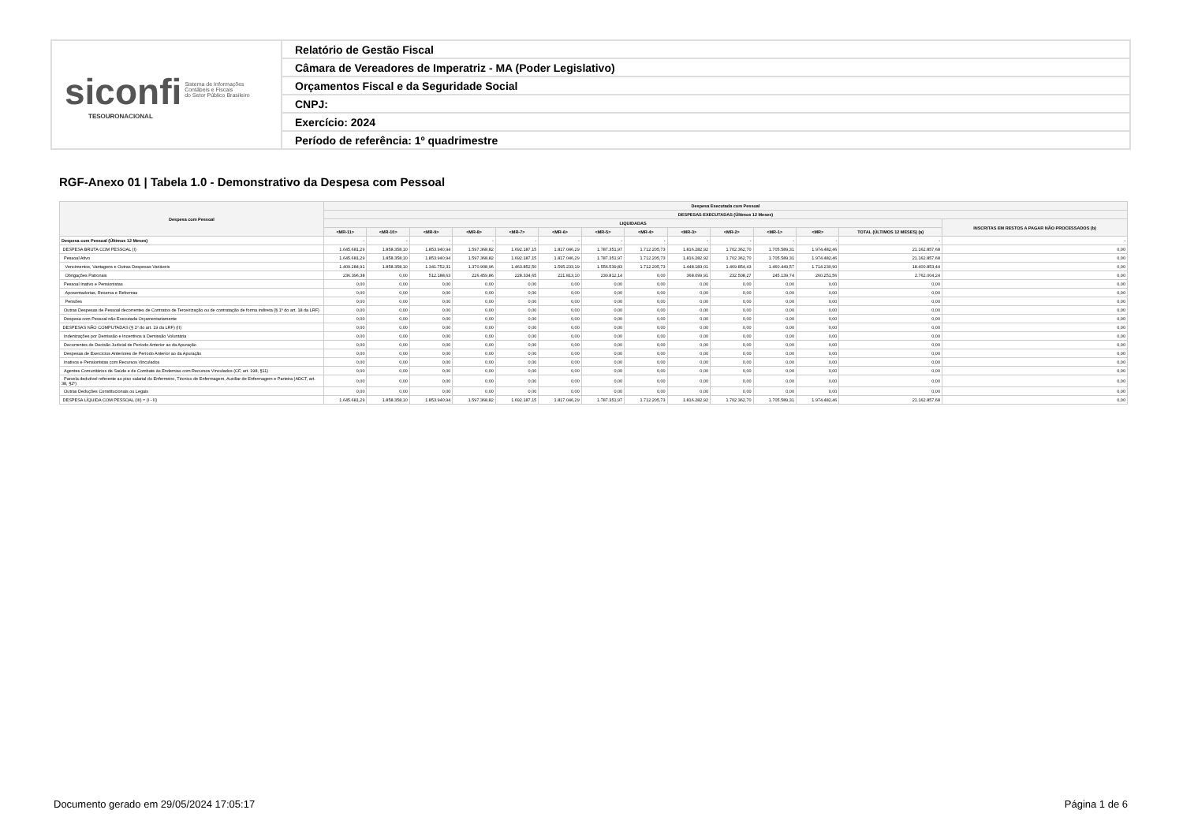| siconfi Sistema de Informações Contábeis e Fiscais do Setor Público Brasileiro TESOURONACIONAL | Relatório de Gestão Fiscal |
| | Câmara de Vereadores de Imperatriz - MA (Poder Legislativo) |
| | Orçamentos Fiscal e da Seguridade Social |
| | CNPJ: |
| | Exercício: 2024 |
| | Período de referência: 1º quadrimestre |
RGF-Anexo 01 | Tabela 1.0 - Demonstrativo da Despesa com Pessoal
| Despesa com Pessoal | Despesa Executada com Pessoal | | | | | | | | | | | | | |
| --- | --- | --- | --- | --- | --- | --- | --- | --- | --- | --- | --- | --- | --- | --- |
| | DESPESAS EXECUTADAS (Últimos 12 Meses) | | | | | | | | | | | | | |
| | LIQUIDADAS | | | | | | | | | | | | | INSCRITAS EM RESTOS A PAGAR NÃO PROCESSADOS (b) |
| | <MR-11> | <MR-10> | <MR-9> | <MR-8> | <MR-7> | <MR-6> | <MR-5> | <MR-4> | <MR-3> | <MR-2> | <MR-1> | <MR> | TOTAL (ÚLTIMOS 12 MESES) (a) | |
| Despesa com Pessoal (Últimos 12 Meses) | - | - | - | - | - | - | - | - | - | - | - | - | - | - |
| DESPESA BRUTA COM PESSOAL (I) | 1.645.681,29 | 1.858.358,10 | 1.853.940,94 | 1.597.368,82 | 1.692.187,15 | 1.817.046,29 | 1.787.351,97 | 1.712.205,73 | 1.816.282,92 | 1.702.362,70 | 1.705.589,31 | 1.974.482,46 | 21.162.857,68 | 0,00 |
| Pessoal Ativo | 1.645.681,29 | 1.858.358,10 | 1.853.940,94 | 1.597.368,82 | 1.692.187,15 | 1.817.046,29 | 1.787.351,97 | 1.712.205,73 | 1.816.282,92 | 1.702.362,70 | 1.705.589,31 | 1.974.482,46 | 21.162.857,68 | 0,00 |
| Vencimentos, Vantagens e Outras Despesas Variáveis | 1.409.284,91 | 1.858.358,10 | 1.341.752,31 | 1.370.908,96 | 1.463.852,50 | 1.595.233,19 | 1.556.539,83 | 1.712.205,73 | 1.448.183,01 | 1.469.854,43 | 1.460.449,57 | 1.714.230,90 | 18.400.853,44 | 0,00 |
| Obrigações Patronais | 236.396,38 | 0,00 | 512.188,63 | 226.459,86 | 228.334,65 | 221.813,10 | 230.812,14 | 0,00 | 368.099,91 | 232.508,27 | 245.139,74 | 260.251,56 | 2.762.004,24 | 0,00 |
| Pessoal Inativo e Pensionistas | 0,00 | 0,00 | 0,00 | 0,00 | 0,00 | 0,00 | 0,00 | 0,00 | 0,00 | 0,00 | 0,00 | 0,00 | 0,00 | 0,00 |
| Aposentadorias, Reserva e Reformas | 0,00 | 0,00 | 0,00 | 0,00 | 0,00 | 0,00 | 0,00 | 0,00 | 0,00 | 0,00 | 0,00 | 0,00 | 0,00 | 0,00 |
| Pensões | 0,00 | 0,00 | 0,00 | 0,00 | 0,00 | 0,00 | 0,00 | 0,00 | 0,00 | 0,00 | 0,00 | 0,00 | 0,00 | 0,00 |
| Outras Despesas de Pessoal decorrentes de Contratos de Terceirização ou de contratação de forma indireta (§ 1º do art. 18 da LRF) | 0,00 | 0,00 | 0,00 | 0,00 | 0,00 | 0,00 | 0,00 | 0,00 | 0,00 | 0,00 | 0,00 | 0,00 | 0,00 | 0,00 |
| Despesa com Pessoal não Executada Orçamentariamente | 0,00 | 0,00 | 0,00 | 0,00 | 0,00 | 0,00 | 0,00 | 0,00 | 0,00 | 0,00 | 0,00 | 0,00 | 0,00 | 0,00 |
| DESPESAS NÃO COMPUTADAS (§ 1º do art. 19 da LRF) (II) | 0,00 | 0,00 | 0,00 | 0,00 | 0,00 | 0,00 | 0,00 | 0,00 | 0,00 | 0,00 | 0,00 | 0,00 | 0,00 | 0,00 |
| Indenizações por Demissão e Incentivos à Demissão Voluntária | 0,00 | 0,00 | 0,00 | 0,00 | 0,00 | 0,00 | 0,00 | 0,00 | 0,00 | 0,00 | 0,00 | 0,00 | 0,00 | 0,00 |
| Decorrentes de Decisão Judicial de Período Anterior ao da Apuração | 0,00 | 0,00 | 0,00 | 0,00 | 0,00 | 0,00 | 0,00 | 0,00 | 0,00 | 0,00 | 0,00 | 0,00 | 0,00 | 0,00 |
| Despesas de Exercícios Anteriores de Período Anterior ao da Apuração | 0,00 | 0,00 | 0,00 | 0,00 | 0,00 | 0,00 | 0,00 | 0,00 | 0,00 | 0,00 | 0,00 | 0,00 | 0,00 | 0,00 |
| Inativos e Pensionistas com Recursos Vinculados | 0,00 | 0,00 | 0,00 | 0,00 | 0,00 | 0,00 | 0,00 | 0,00 | 0,00 | 0,00 | 0,00 | 0,00 | 0,00 | 0,00 |
| Agentes Comunitários de Saúde e de Combate às Endemias com Recursos Vinculados (CF, art. 198, §11) | 0,00 | 0,00 | 0,00 | 0,00 | 0,00 | 0,00 | 0,00 | 0,00 | 0,00 | 0,00 | 0,00 | 0,00 | 0,00 | 0,00 |
| Parcela dedutível referente ao piso salarial do Enfermeiro, Técnico de Enfermagem, Auxiliar de Enfermagem e Parteira (ADCT, art. 38, §2º) | 0,00 | 0,00 | 0,00 | 0,00 | 0,00 | 0,00 | 0,00 | 0,00 | 0,00 | 0,00 | 0,00 | 0,00 | 0,00 | 0,00 |
| Outras Deduções Constitucionais ou Legais | 0,00 | 0,00 | 0,00 | 0,00 | 0,00 | 0,00 | 0,00 | 0,00 | 0,00 | 0,00 | 0,00 | 0,00 | 0,00 | 0,00 |
| DESPESA LÍQUIDA COM PESSOAL (III) = (I - II) | 1.645.681,29 | 1.858.358,10 | 1.853.940,94 | 1.597.368,82 | 1.692.187,15 | 1.817.046,29 | 1.787.351,97 | 1.712.205,73 | 1.816.282,92 | 1.702.362,70 | 1.705.589,31 | 1.974.482,46 | 21.162.857,68 | 0,00 |
Documento gerado em 29/05/2024 17:05:17
Página 1 de 6